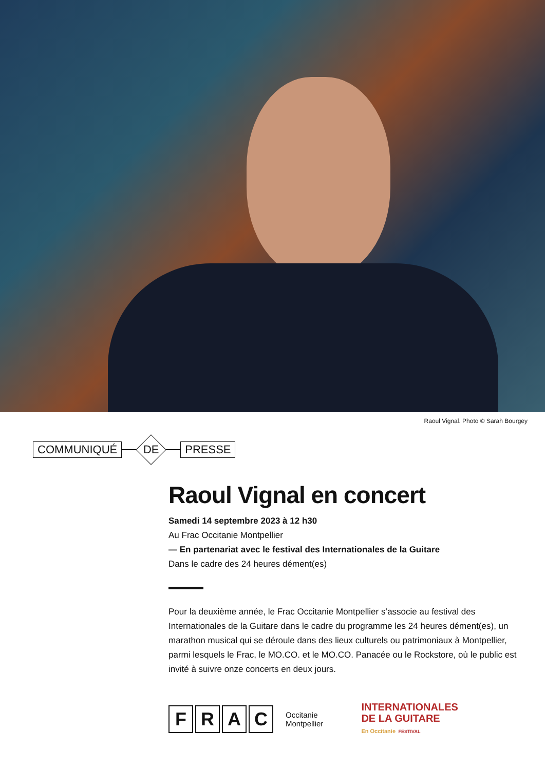Raoul Vignal. Photo © Sarah Bourgey
COMMUNIQUÉ DE PRESSE
Raoul Vignal en concert
Samedi 14 septembre 2023 à 12 h30
Au Frac Occitanie Montpellier
— En partenariat avec le festival des Internationales de la Guitare
Dans le cadre des 24 heures dément(es)
Pour la deuxième année, le Frac Occitanie Montpellier s’associe au festival des Internationales de la Guitare dans le cadre du programme les 24 heures dément(es), un marathon musical qui se déroule dans des lieux culturels ou patrimoniaux à Montpellier, parmi lesquels le Frac, le MO.CO. et le MO.CO. Panacée ou le Rockstore, où le public est invité à suivre onze concerts en deux jours.
FRAC
Occitanie
Montpellier
INTERNATIONALES
DE LA GUITARE
En Occitanie FESTIVAL